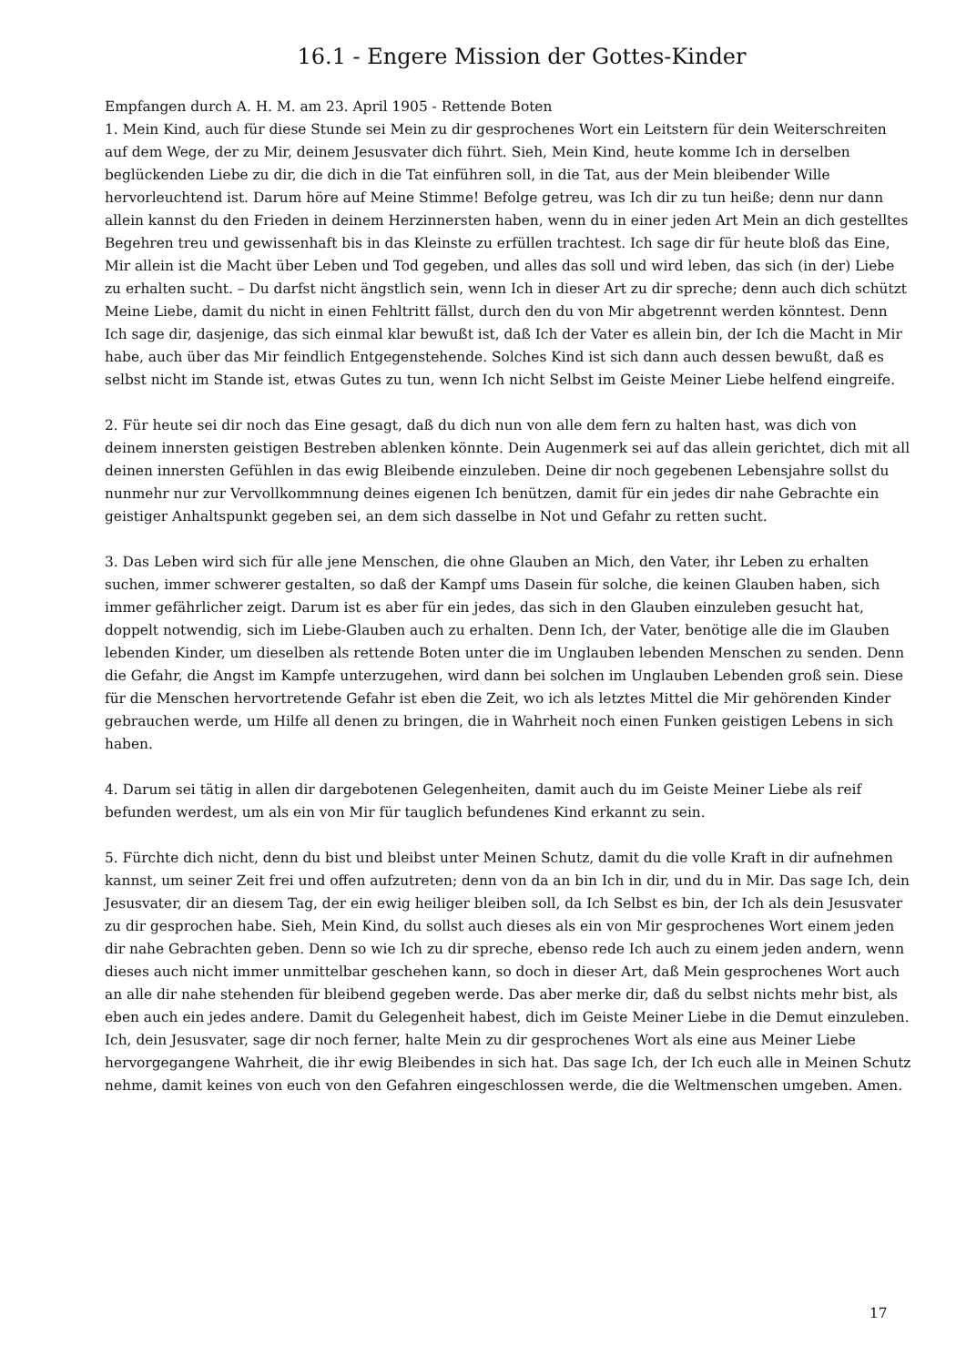16.1 - Engere Mission der Gottes-Kinder
Empfangen durch A. H. M. am 23. April 1905 - Rettende Boten
1. Mein Kind, auch für diese Stunde sei Mein zu dir gesprochenes Wort ein Leitstern für dein Weiterschreiten auf dem Wege, der zu Mir, deinem Jesusvater dich führt. Sieh, Mein Kind, heute komme Ich in derselben beglückenden Liebe zu dir, die dich in die Tat einführen soll, in die Tat, aus der Mein bleibender Wille hervorleuchtend ist. Darum höre auf Meine Stimme! Befolge getreu, was Ich dir zu tun heiße; denn nur dann allein kannst du den Frieden in deinem Herzinnersten haben, wenn du in einer jeden Art Mein an dich gestelltes Begehren treu und gewissenhaft bis in das Kleinste zu erfüllen trachtest. Ich sage dir für heute bloß das Eine, Mir allein ist die Macht über Leben und Tod gegeben, und alles das soll und wird leben, das sich (in der) Liebe zu erhalten sucht. – Du darfst nicht ängstlich sein, wenn Ich in dieser Art zu dir spreche; denn auch dich schützt Meine Liebe, damit du nicht in einen Fehltritt fällst, durch den du von Mir abgetrennt werden könntest. Denn Ich sage dir, dasjenige, das sich einmal klar bewußt ist, daß Ich der Vater es allein bin, der Ich die Macht in Mir habe, auch über das Mir feindlich Entgegenstehende. Solches Kind ist sich dann auch dessen bewußt, daß es selbst nicht im Stande ist, etwas Gutes zu tun, wenn Ich nicht Selbst im Geiste Meiner Liebe helfend eingreife.
2. Für heute sei dir noch das Eine gesagt, daß du dich nun von alle dem fern zu halten hast, was dich von deinem innersten geistigen Bestreben ablenken könnte. Dein Augenmerk sei auf das allein gerichtet, dich mit all deinen innersten Gefühlen in das ewig Bleibende einzuleben. Deine dir noch gegebenen Lebensjahre sollst du nunmehr nur zur Vervollkommnung deines eigenen Ich benützen, damit für ein jedes dir nahe Gebrachte ein geistiger Anhaltspunkt gegeben sei, an dem sich dasselbe in Not und Gefahr zu retten sucht.
3. Das Leben wird sich für alle jene Menschen, die ohne Glauben an Mich, den Vater, ihr Leben zu erhalten suchen, immer schwerer gestalten, so daß der Kampf ums Dasein für solche, die keinen Glauben haben, sich immer gefährlicher zeigt. Darum ist es aber für ein jedes, das sich in den Glauben einzuleben gesucht hat, doppelt notwendig, sich im Liebe-Glauben auch zu erhalten. Denn Ich, der Vater, benötige alle die im Glauben lebenden Kinder, um dieselben als rettende Boten unter die im Unglauben lebenden Menschen zu senden. Denn die Gefahr, die Angst im Kampfe unterzugehen, wird dann bei solchen im Unglauben Lebenden groß sein. Diese für die Menschen hervortretende Gefahr ist eben die Zeit, wo ich als letztes Mittel die Mir gehörenden Kinder gebrauchen werde, um Hilfe all denen zu bringen, die in Wahrheit noch einen Funken geistigen Lebens in sich haben.
4. Darum sei tätig in allen dir dargebotenen Gelegenheiten, damit auch du im Geiste Meiner Liebe als reif befunden werdest, um als ein von Mir für tauglich befundenes Kind erkannt zu sein.
5. Fürchte dich nicht, denn du bist und bleibst unter Meinen Schutz, damit du die volle Kraft in dir aufnehmen kannst, um seiner Zeit frei und offen aufzutreten; denn von da an bin Ich in dir, und du in Mir. Das sage Ich, dein Jesusvater, dir an diesem Tag, der ein ewig heiliger bleiben soll, da Ich Selbst es bin, der Ich als dein Jesusvater zu dir gesprochen habe. Sieh, Mein Kind, du sollst auch dieses als ein von Mir gesprochenes Wort einem jeden dir nahe Gebrachten geben. Denn so wie Ich zu dir spreche, ebenso rede Ich auch zu einem jeden andern, wenn dieses auch nicht immer unmittelbar geschehen kann, so doch in dieser Art, daß Mein gesprochenes Wort auch an alle dir nahe stehenden für bleibend gegeben werde. Das aber merke dir, daß du selbst nichts mehr bist, als eben auch ein jedes andere. Damit du Gelegenheit habest, dich im Geiste Meiner Liebe in die Demut einzuleben. Ich, dein Jesusvater, sage dir noch ferner, halte Mein zu dir gesprochenes Wort als eine aus Meiner Liebe hervorgegangene Wahrheit, die ihr ewig Bleibendes in sich hat. Das sage Ich, der Ich euch alle in Meinen Schutz nehme, damit keines von euch von den Gefahren eingeschlossen werde, die die Weltmenschen umgeben. Amen.
17